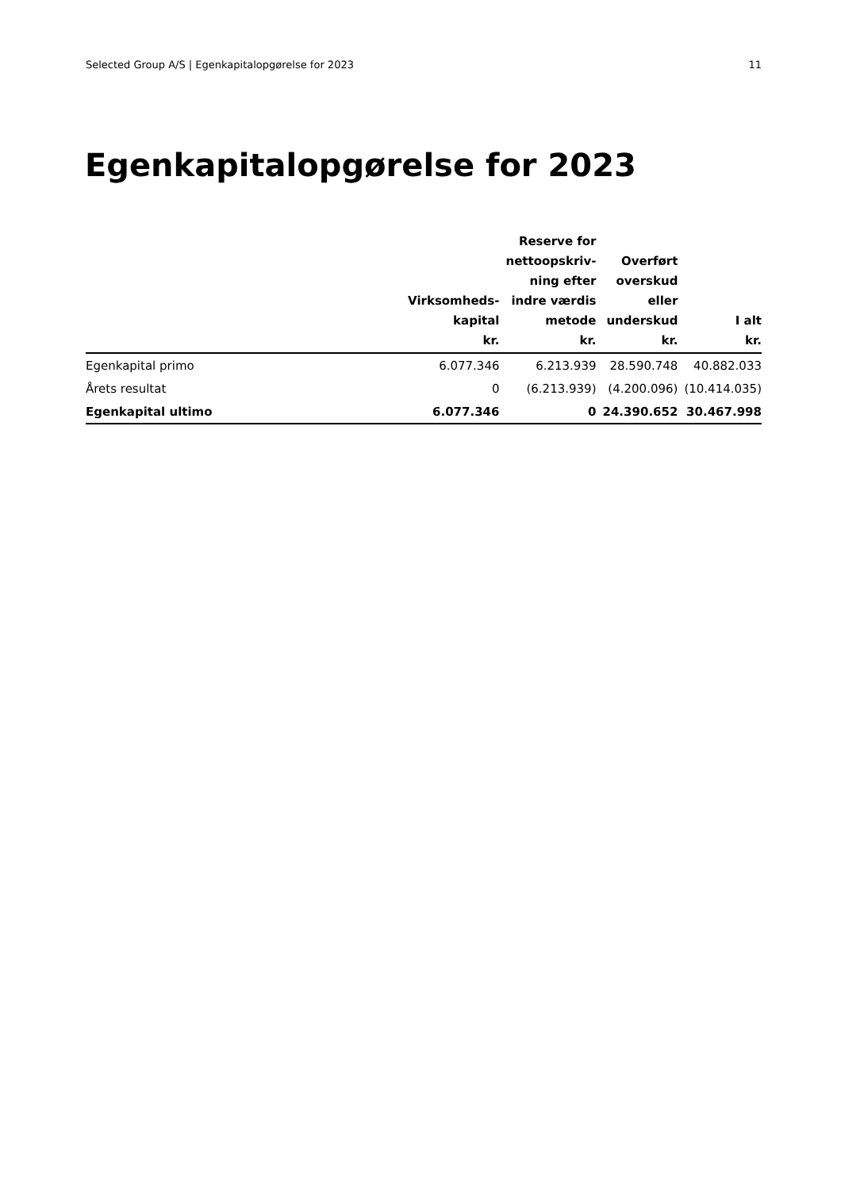Selected Group A/S | Egenkapitalopgørelse for 2023 11
Egenkapitalopgørelse for 2023
| | Virksomheds- kapital kr. | Reserve for nettoopskriv- ning efter indre værdis metode kr. | Overført overskud eller underskud kr. | I alt kr. |
| --- | --- | --- | --- | --- |
| Egenkapital primo | 6.077.346 | 6.213.939 | 28.590.748 | 40.882.033 |
| Årets resultat | 0 | (6.213.939) | (4.200.096) | (10.414.035) |
| Egenkapital ultimo | 6.077.346 | 0 | 24.390.652 | 30.467.998 |